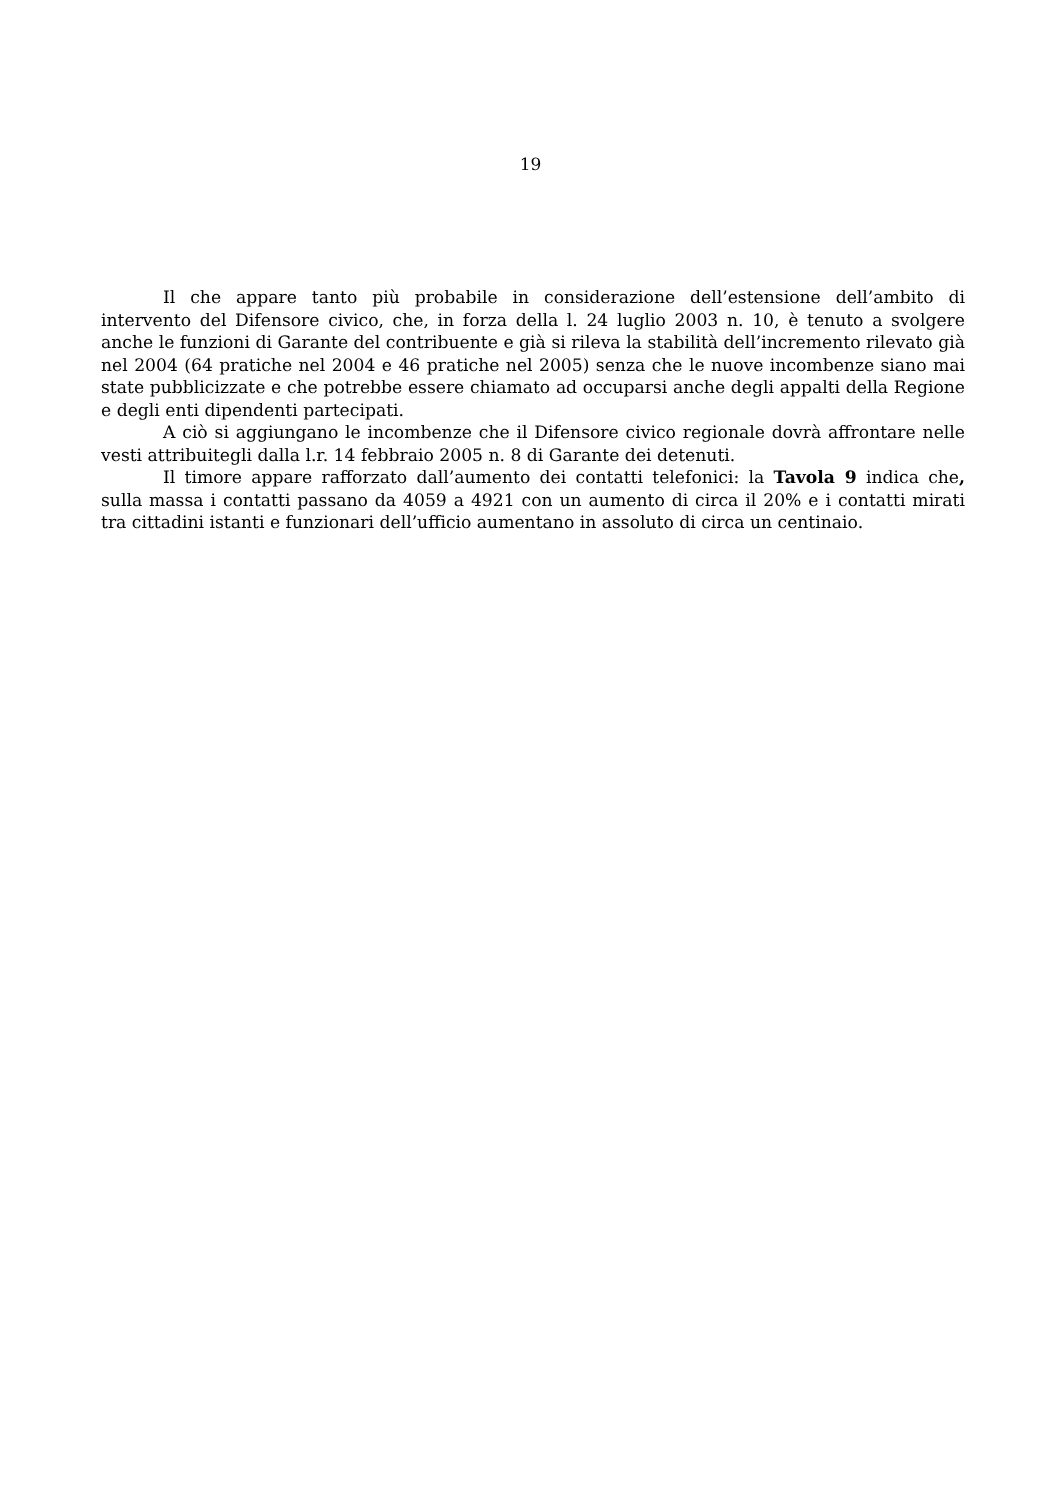19
Il che appare tanto più probabile in considerazione dell’estensione dell’ambito di intervento del Difensore civico, che, in forza della l. 24 luglio 2003 n. 10, è tenuto a svolgere anche le funzioni di Garante del contribuente e già si rileva la stabilità dell’incremento rilevato già nel 2004 (64 pratiche nel 2004 e 46 pratiche nel 2005) senza che le nuove incombenze siano mai state pubblicizzate e che potrebbe essere chiamato ad occuparsi anche degli appalti della Regione e degli enti dipendenti partecipati.
A ciò si aggiungano le incombenze che il Difensore civico regionale dovrà affrontare nelle vesti attribuitegli dalla l.r. 14 febbraio 2005 n. 8 di Garante dei detenuti.
Il timore appare rafforzato dall’aumento dei contatti telefonici: la Tavola 9 indica che, sulla massa i contatti passano da 4059 a 4921 con un aumento di circa il 20% e i contatti mirati tra cittadini istanti e funzionari dell’ufficio aumentano in assoluto di circa un centinaio.